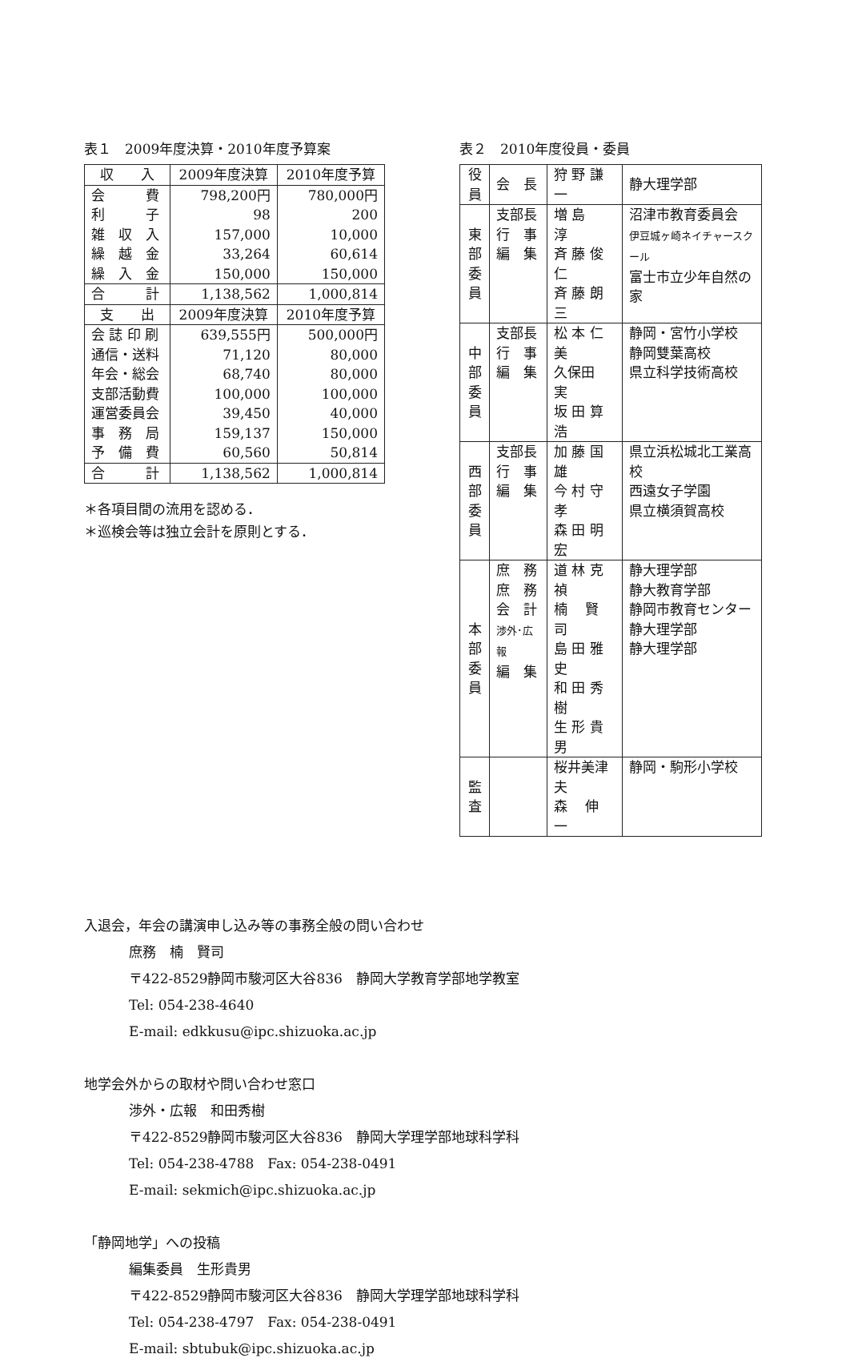表１　2009年度決算・2010年度予算案
| 収 入 | 2009年度決算 | 2010年度予算 |
| --- | --- | --- |
| 会 費 利 子 雑 収 入 繰 越 金 繰 入 金 | 798,200円 98 157,000 33,264 150,000 | 780,000円 200 10,000 60,614 150,000 |
| 合 計 | 1,138,562 | 1,000,814 |
| 支 出 | 2009年度決算 | 2010年度予算 |
| 会 誌 印 刷 通信・送料 年会・総会 支部活動費 運営委員会 事 務 局 予 備 費 | 639,555円 71,120 68,740 100,000 39,450 159,137 60,560 | 500,000円 80,000 80,000 100,000 40,000 150,000 50,814 |
| 合 計 | 1,138,562 | 1,000,814 |
＊各項目間の流用を認める．
＊巡検会等は独立会計を原則とする．
表２　2010年度役員・委員
| 役 員 | 会 長 | 狩 野 謙 一 | 静大理学部 |
| 東 部 委 員 | 支部長 行 事 編 集 | 増 島 淳 斉 藤 俊 仁 斉 藤 朗 三 | 沼津市教育委員会 伊豆城ヶ崎ネイチャースクール 富士市立少年自然の家 |
| 中 部 委 員 | 支部長 行 事 編 集 | 松 本 仁 美 久保田 実 坂 田 算 浩 | 静岡・宮竹小学校 静岡雙葉高校 県立科学技術高校 |
| 西 部 委 員 | 支部長 行 事 編 集 | 加 藤 国 雄 今 村 守 孝 森 田 明 宏 | 県立浜松城北工業高校 西遠女子学園 県立横須賀高校 |
| 本 部 委 員 | 庶 務 庶 務 会 計 渉外･広報 編 集 | 道 林 克 禎 楠 賢 司 島 田 雅 史 和 田 秀 樹 生 形 貴 男 | 静大理学部 静大教育学部 静岡市教育センター 静大理学部 静大理学部 |
| 監 査 | | 桜井美津夫 森 伸 一 | 静岡・駒形小学校 |
入退会，年会の講演申し込み等の事務全般の問い合わせ
庶務　楠　賢司
〒422‑8529静岡市駿河区大谷836　静岡大学教育学部地学教室
Tel: 054‑238‑4640
E-mail: edkkusu@ipc.shizuoka.ac.jp
地学会外からの取材や問い合わせ窓口
渉外・広報　和田秀樹
〒422‑8529静岡市駿河区大谷836　静岡大学理学部地球科学科
Tel: 054‑238‑4788　Fax: 054‑238‑0491
E-mail: sekmich@ipc.shizuoka.ac.jp
「静岡地学」への投稿
編集委員　生形貴男
〒422‑8529静岡市駿河区大谷836　静岡大学理学部地球科学科
Tel: 054‑238‑4797　Fax: 054‑238‑0491
E-mail: sbtubuk@ipc.shizuoka.ac.jp